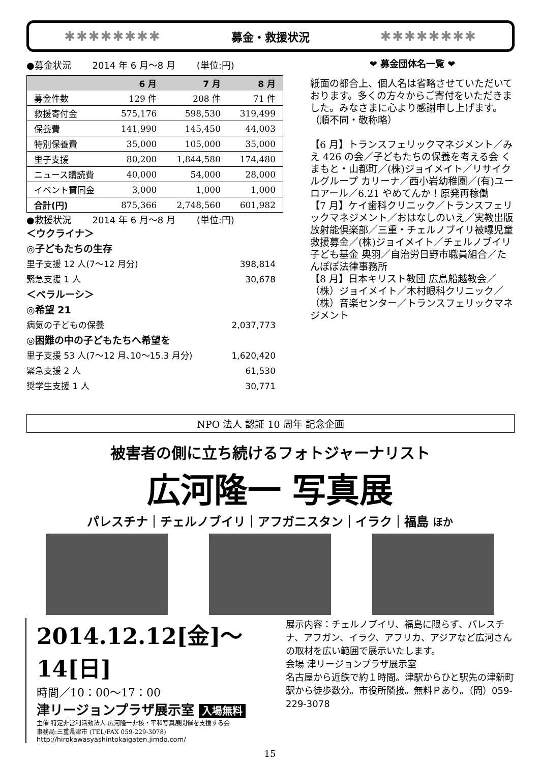✱✱✱✱✱✱✱✱ 募金・救援状況 ✱✱✱✱✱✱✱✱
●募金状況　　 2014 年 6 月～8 月　　 (単位:円)
| | 6 月 | 7 月 | 8 月 |
| --- | --- | --- | --- |
| 募金件数 | 129 件 | 208 件 | 71 件 |
| 救援寄付金 | 575,176 | 598,530 | 319,499 |
| 保養費 | 141,990 | 145,450 | 44,003 |
| 特別保養費 | 35,000 | 105,000 | 35,000 |
| 里子支援 | 80,200 | 1,844,580 | 174,480 |
| ニュース購読費 | 40,000 | 54,000 | 28,000 |
| イベント賛同金 | 3,000 | 1,000 | 1,000 |
| 合計(円) | 875,366 | 2,748,560 | 601,982 |
●救援状況　　 2014 年 6 月～8 月　　 (単位:円)
＜ウクライナ＞
◎子どもたちの生存
里子支援 12 人(7～12 月分) 398,814
緊急支援 1 人 30,678
＜ベラルーシ＞
◎希望 21
病気の子どもの保養 2,037,773
◎困難の中の子どもたちへ希望を
里子支援 53 人(7～12 月､10～15.3 月分) 1,620,420
緊急支援 2 人 61,530
奨学生支援 1 人 30,771
❤ 募金団体名一覧 ❤
紙面の都合上、個人名は省略させていただいております。多くの方々からご寄付をいただきました。みなさまに心より感謝申し上げます。
（順不同・敬称略）
【6 月】トランスフェリックマネジメント／みえ 426 の会／子どもたちの保養を考える会 くまもと・山都町／(株)ジョイメイト／リサイクルグループ カリーナ／西小岩幼稚園／(有)ユーロアール／6.21 やめてんか！原発再稼働
【7 月】ケイ歯科クリニック／トランスフェリックマネジメント／おはなしのいえ／実教出版 放射能倶楽部／三重・チェルノブイリ被曝児童救援募金／(株)ジョイメイト／チェルノブイリ子ども基金 奥羽／自治労日野市職員組合／たんぽぽ法律事務所
【8 月】日本キリスト教団 広島船越教会／（株）ジョイメイト／木村眼科クリニック／（株）音楽センター／トランスフェリックマネジメント
NPO 法人 認証 10 周年 記念企画
被害者の側に立ち続けるフォトジャーナリスト
広河隆一 写真展
パレスチナ｜チェルノブイリ｜アフガニスタン｜イラク｜福島 ほか
2014.12.12[金]～14[日]
時間／10：00～17：00
津リージョンプラザ展示室 入場無料
主催 特定非営利活動法人 広河隆一非核・平和写真展開催を支援する会
事務局:三重県津市 (TEL/FAX 059-229-3078)
http://hirokawasyashintokaigaten.jimdo.com/
展示内容：チェルノブイリ、福島に限らず、パレスチナ、アフガン、イラク、アフリカ、アジアなど広河さんの取材を広い範囲で展示いたします。
会場 津リージョンプラザ展示室
名古屋から近鉄で約１時間。津駅からひと駅先の津新町駅から徒歩数分。市役所隣接。無料Ｐあり。（問）059-229-3078
15